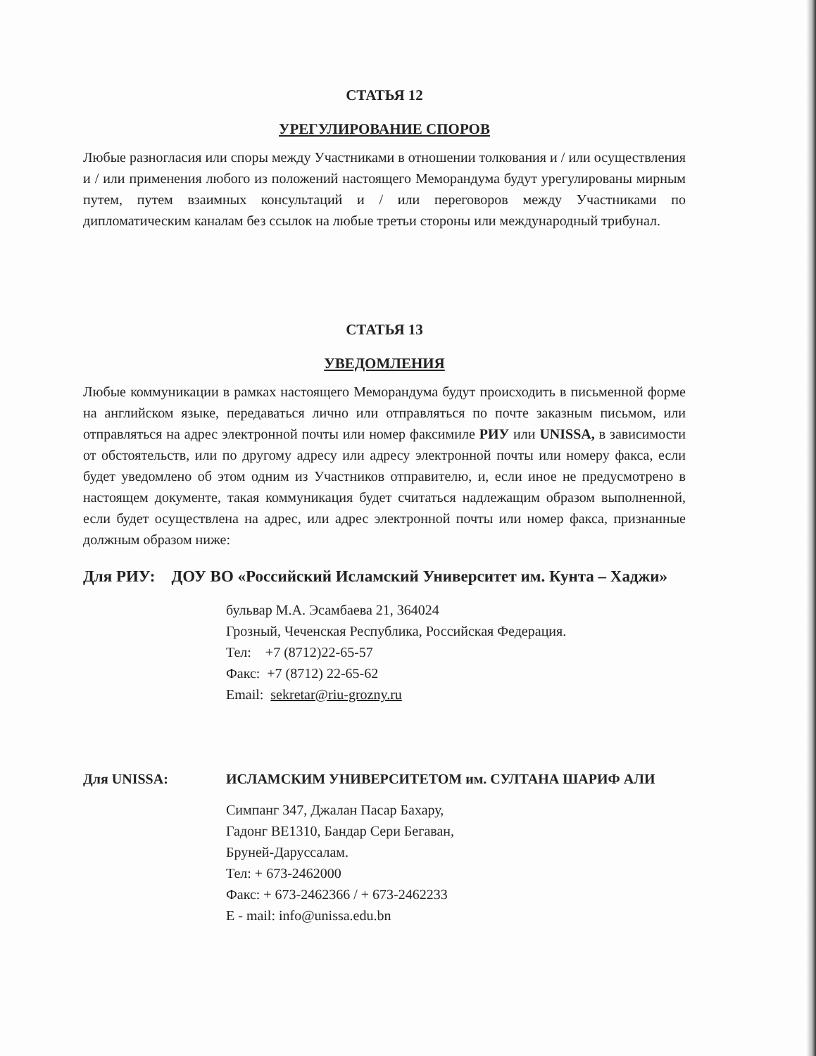СТАТЬЯ 12
УРЕГУЛИРОВАНИЕ СПОРОВ
Любые разногласия или споры между Участниками в отношении толкования и / или осуществления и / или применения любого из положений настоящего Меморандума будут урегулированы мирным путем, путем взаимных консультаций и / или переговоров между Участниками по дипломатическим каналам без ссылок на любые третьи стороны или международный трибунал.
СТАТЬЯ 13
УВЕДОМЛЕНИЯ
Любые коммуникации в рамках настоящего Меморандума будут происходить в письменной форме на английском языке, передаваться лично или отправляться по почте заказным письмом, или отправляться на адрес электронной почты или номер факсимиле РИУ или UNISSA, в зависимости от обстоятельств, или по другому адресу или адресу электронной почты или номеру факса, если будет уведомлено об этом одним из Участников отправителю, и, если иное не предусмотрено в настоящем документе, такая коммуникация будет считаться надлежащим образом выполненной, если будет осуществлена на адрес, или адрес электронной почты или номер факса, признанные должным образом ниже:
Для РИУ: ДОУ ВО «Российский Исламский Университет им. Кунта – Хаджи»
бульвар М.А. Эсамбаева 21, 364024
Грозный, Чеченская Республика, Российская Федерация.
Тел: +7 (8712)22-65-57
Факс: +7 (8712) 22-65-62
Email: sekretar@riu-grozny.ru
Для UNISSA: ИСЛАМСКИМ УНИВЕРСИТЕТОМ им. СУЛТАНА ШАРИФ АЛИ
Симпанг 347, Джалан Пасар Бахару,
Гадонг BE1310, Бандар Сери Бегаван,
Бруней-Даруссалам.
Тел: + 673-2462000
Факс: + 673-2462366 / + 673-2462233
E - mail: info@unissa.edu.bn